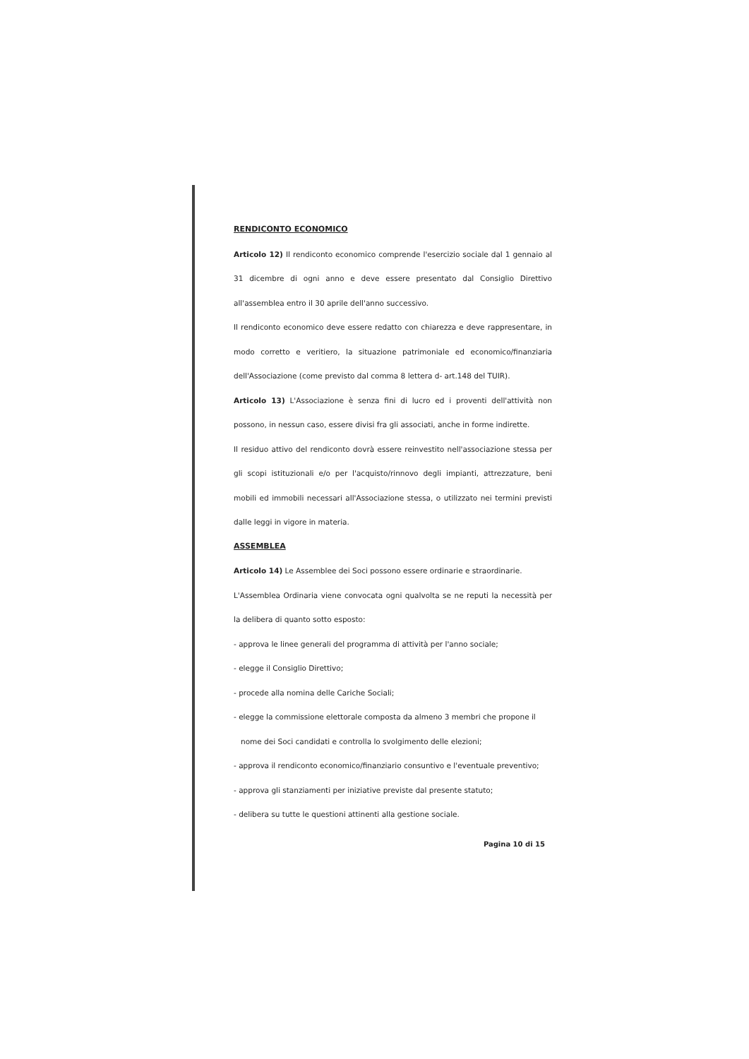RENDICONTO ECONOMICO
Articolo 12) Il rendiconto economico comprende l'esercizio sociale dal 1 gennaio al 31 dicembre di ogni anno e deve essere presentato dal Consiglio Direttivo all'assemblea entro il 30 aprile dell'anno successivo.
Il rendiconto economico deve essere redatto con chiarezza e deve rappresentare, in modo corretto e veritiero, la situazione patrimoniale ed economico/finanziaria dell'Associazione (come previsto dal comma 8 lettera d- art.148 del TUIR).
Articolo 13) L'Associazione è senza fini di lucro ed i proventi dell'attività non possono, in nessun caso, essere divisi fra gli associati, anche in forme indirette.
Il residuo attivo del rendiconto dovrà essere reinvestito nell'associazione stessa per gli scopi istituzionali e/o per l'acquisto/rinnovo degli impianti, attrezzature, beni mobili ed immobili necessari all'Associazione stessa, o utilizzato nei termini previsti dalle leggi in vigore in materia.
ASSEMBLEA
Articolo 14) Le Assemblee dei Soci possono essere ordinarie e straordinarie.
L'Assemblea Ordinaria viene convocata ogni qualvolta se ne reputi la necessità per la delibera di quanto sotto esposto:
- approva le linee generali del programma di attività per l'anno sociale;
- elegge il Consiglio Direttivo;
- procede alla nomina delle Cariche Sociali;
- elegge la commissione elettorale composta da almeno 3 membri che propone il
nome dei Soci candidati e controlla lo svolgimento delle elezioni;
- approva il rendiconto economico/finanziario consuntivo e l'eventuale preventivo;
- approva gli stanziamenti per iniziative previste dal presente statuto;
- delibera su tutte le questioni attinenti alla gestione sociale.
Pagina 10 di 15